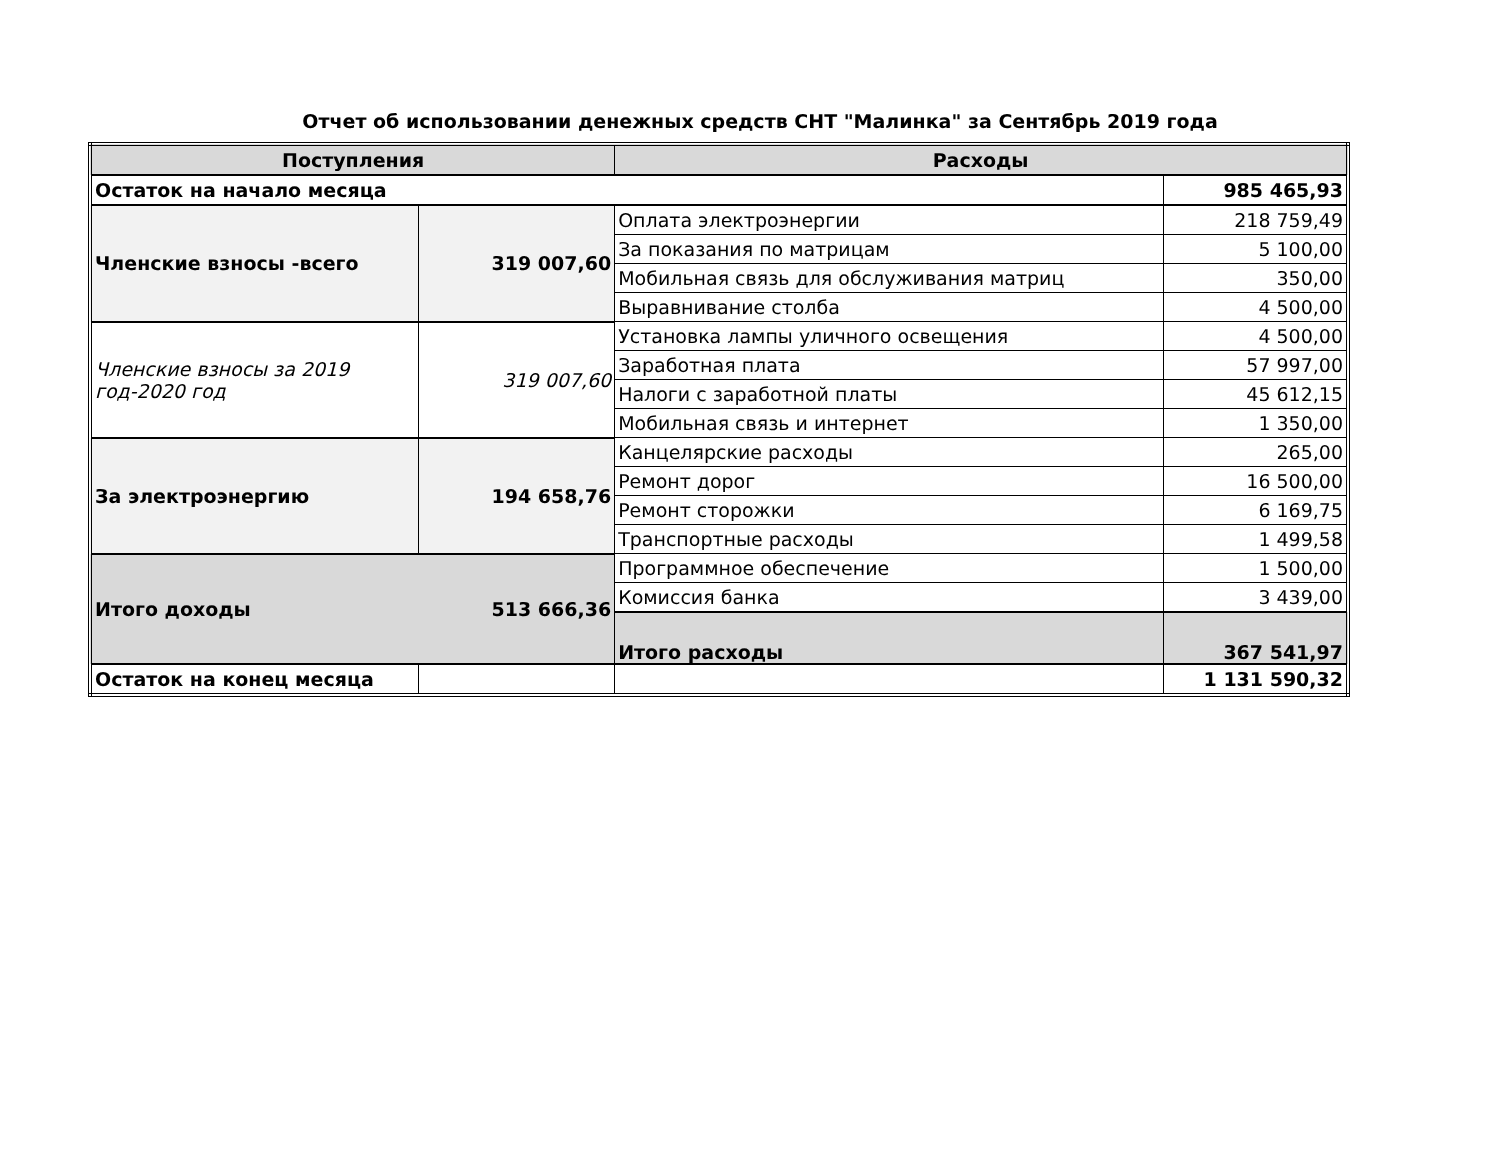Отчет об использовании денежных средств СНТ "Малинка" за Сентябрь 2019 года
| Поступления | | Расходы | |
| --- | --- | --- | --- |
| Остаток на начало месяца | | | 985 465,93 |
| Членские взносы -всего | 319 007,60 | Оплата электроэнергии | 218 759,49 |
| | | За показания по матрицам | 5 100,00 |
| | | Мобильная связь для обслуживания матриц | 350,00 |
| | | Выравнивание столба | 4 500,00 |
| Членские взносы за 2019 год-2020 год | 319 007,60 | Установка лампы уличного освещения | 4 500,00 |
| | | Заработная плата | 57 997,00 |
| | | Налоги с заработной платы | 45 612,15 |
| | | Мобильная связь и интернет | 1 350,00 |
| За электроэнергию | 194 658,76 | Канцелярские расходы | 265,00 |
| | | Ремонт дорог | 16 500,00 |
| | | Ремонт сторожки | 6 169,75 |
| | | Транспортные расходы | 1 499,58 |
| Итого доходы | 513 666,36 | Программное обеспечение | 1 500,00 |
| | | Комиссия банка | 3 439,00 |
| | | Итого расходы | 367 541,97 |
| Остаток на конец месяца | | | 1 131 590,32 |